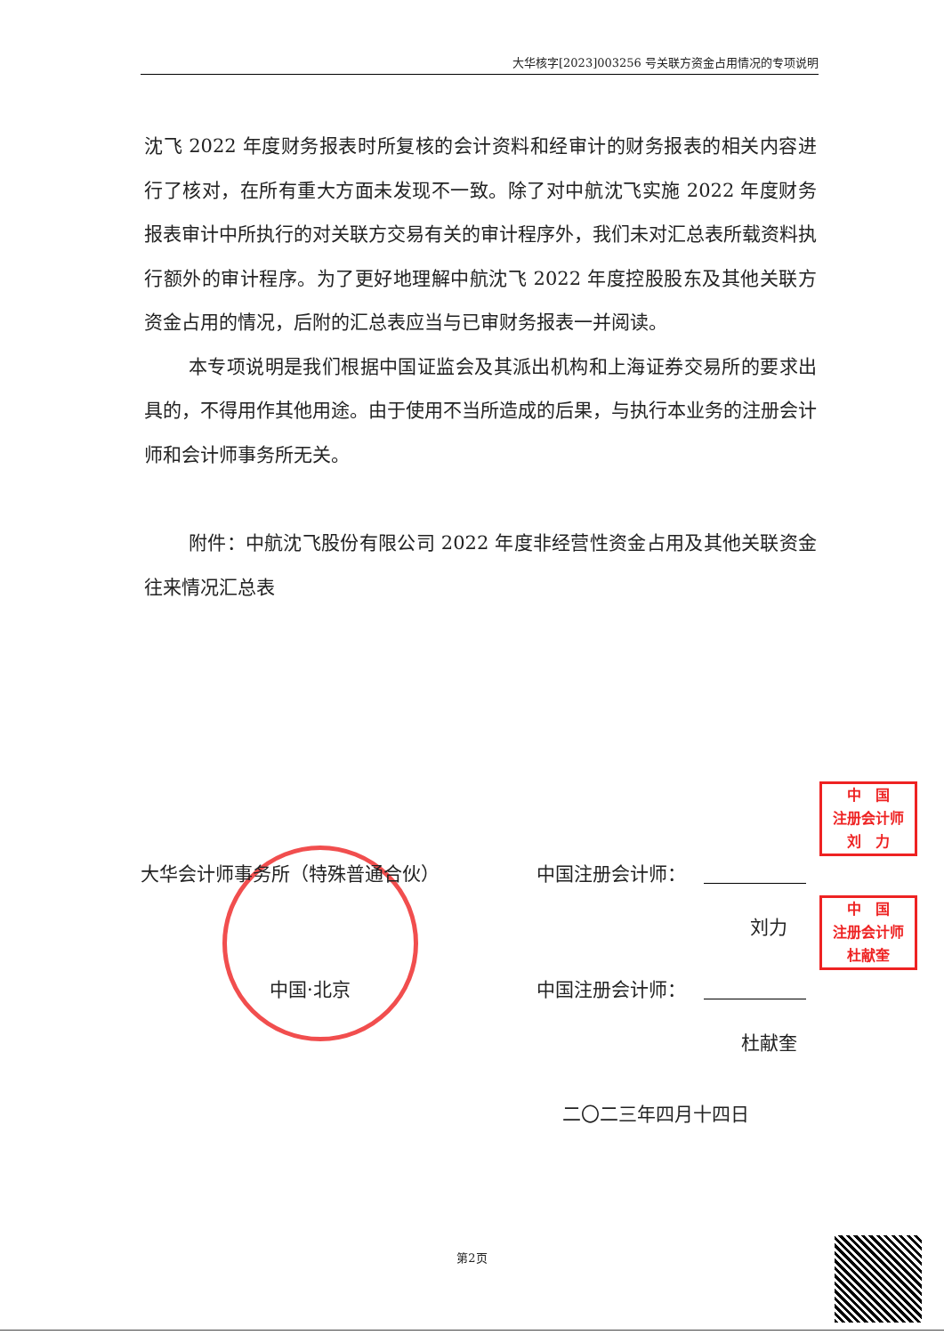大华核字[2023]003256 号关联方资金占用情况的专项说明
沈飞 2022 年度财务报表时所复核的会计资料和经审计的财务报表的相关内容进行了核对，在所有重大方面未发现不一致。除了对中航沈飞实施 2022 年度财务报表审计中所执行的对关联方交易有关的审计程序外，我们未对汇总表所载资料执行额外的审计程序。为了更好地理解中航沈飞 2022 年度控股股东及其他关联方资金占用的情况，后附的汇总表应当与已审财务报表一并阅读。
本专项说明是我们根据中国证监会及其派出机构和上海证券交易所的要求出具的，不得用作其他用途。由于使用不当所造成的后果，与执行本业务的注册会计师和会计师事务所无关。
附件：中航沈飞股份有限公司 2022 年度非经营性资金占用及其他关联资金往来情况汇总表
大华会计师事务所（特殊普通合伙） 中国注册会计师：
刘力
中国·北京 中国注册会计师：
杜献奎
二〇二三年四月十四日
中　国
注册会计师
刘　力
中　国
注册会计师
杜献奎
第2页